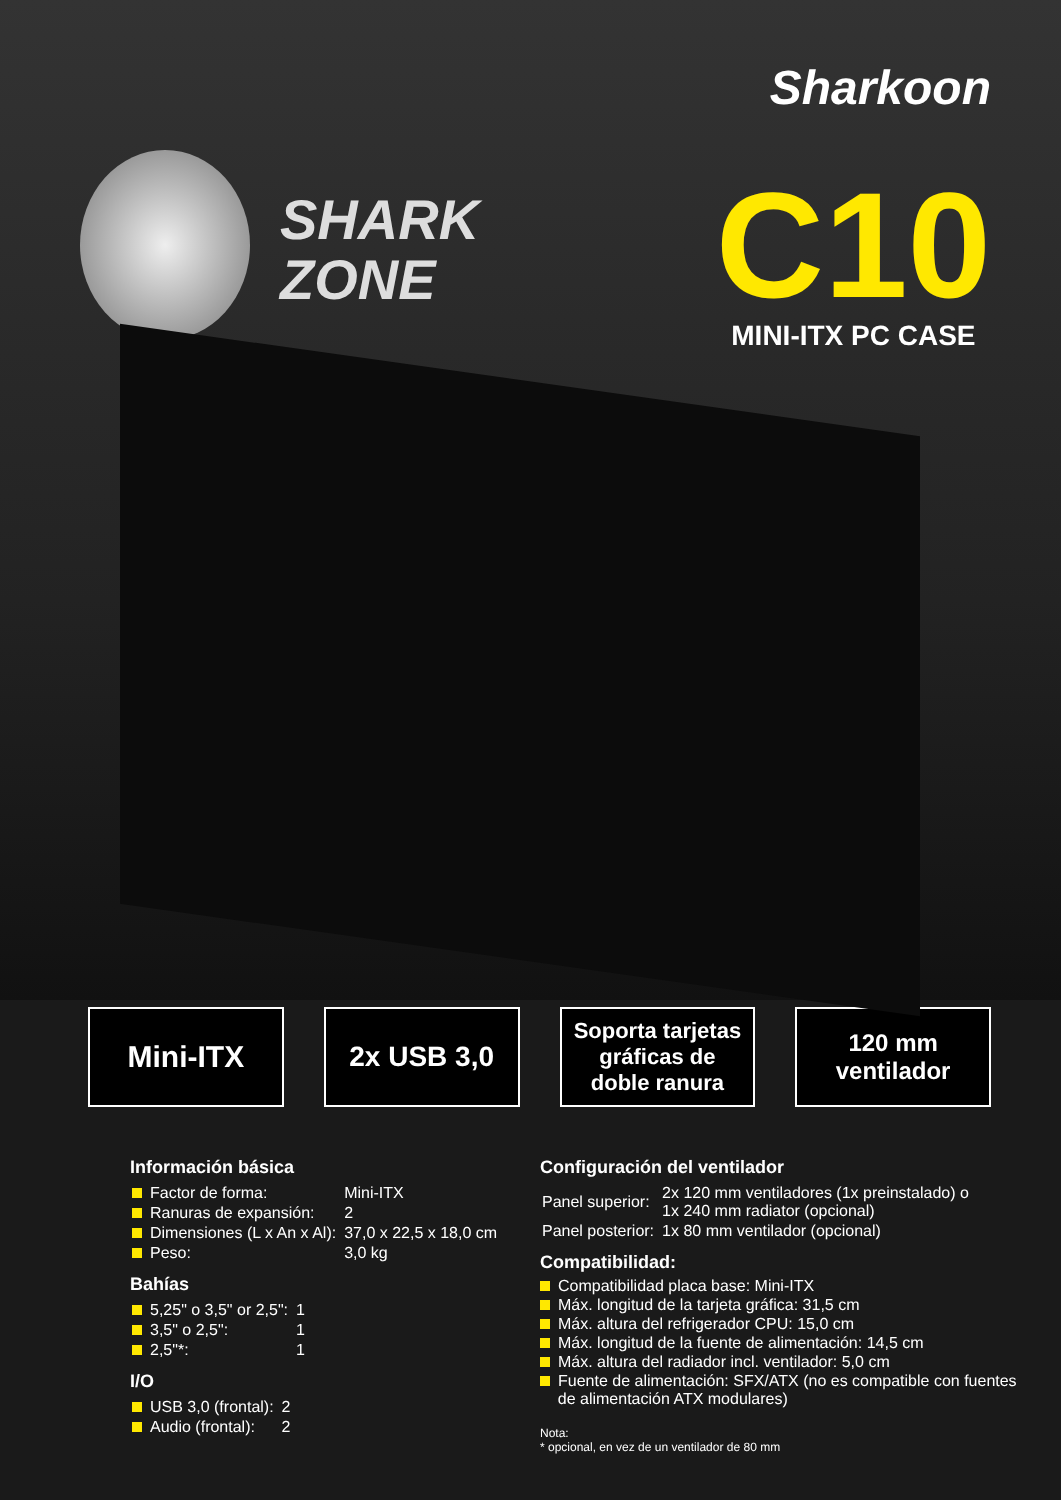Sharkoon
SHARK
ZONE
C10
MINI-ITX PC CASE
Mini-ITX 2x USB 3,0
Soporta tarjetas
gráficas de
doble ranura
120 mm
ventilador
Información básica
| Factor de forma: | Mini-ITX |
| Ranuras de expansión: | 2 |
| Dimensiones (L x An x Al): | 37,0 x 22,5 x 18,0 cm |
| Peso: | 3,0 kg |
Bahías
| 5,25" o 3,5" or 2,5": | 1 |
| 3,5" o 2,5": | 1 |
| 2,5"*: | 1 |
I/O
| USB 3,0 (frontal): | 2 |
| Audio (frontal): | 2 |
Configuración del ventilador
| Panel superior: | 2x 120 mm ventiladores (1x preinstalado) o 1x 240 mm radiator (opcional) |
| Panel posterior: | 1x 80 mm ventilador (opcional) |
Compatibilidad:
Compatibilidad placa base: Mini-ITX
Máx. longitud de la tarjeta gráfica: 31,5 cm
Máx. altura del refrigerador CPU: 15,0 cm
Máx. longitud de la fuente de alimentación: 14,5 cm
Máx. altura del radiador incl. ventilador: 5,0 cm
Fuente de alimentación: SFX/ATX (no es compatible con fuentes
de alimentación ATX modulares)
Nota:
* opcional, en vez de un ventilador de 80 mm